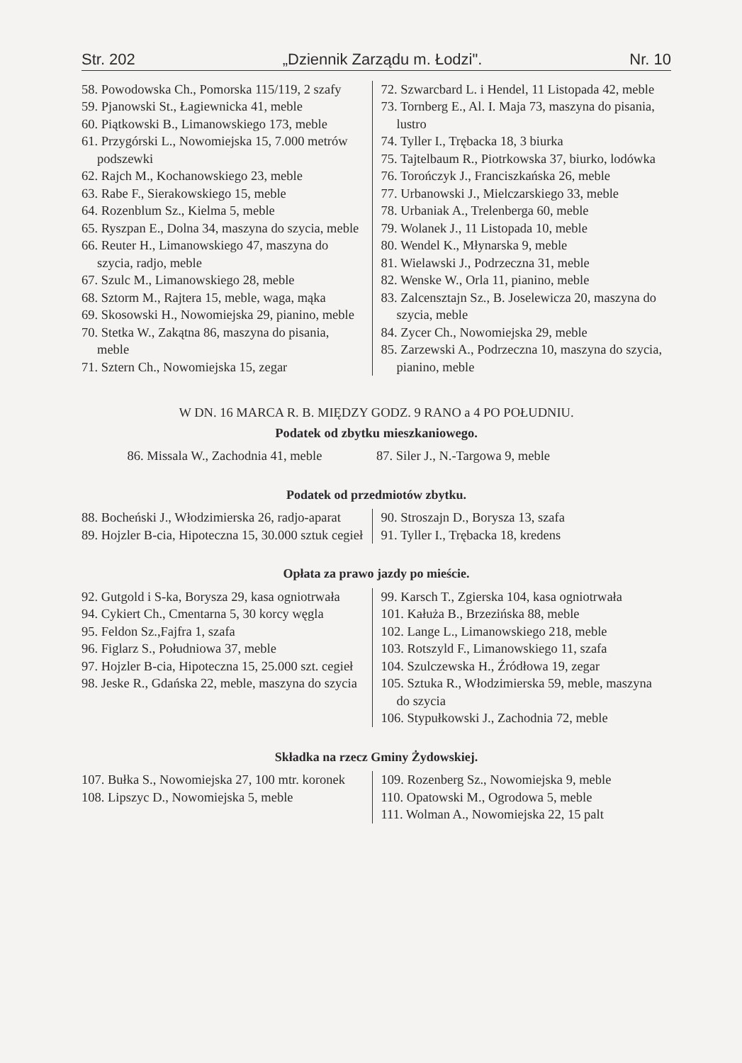Str. 202 „Dziennik Zarządu m. Łodzi". Nr. 10
58. Powodowska Ch., Pomorska 115/119, 2 szafy
59. Pjanowski St., Łagiewnicka 41, meble
60. Piątkowski B., Limanowskiego 173, meble
61. Przygórski L., Nowomiejska 15, 7.000 metrów podszewki
62. Rajch M., Kochanowskiego 23, meble
63. Rabe F., Sierakowskiego 15, meble
64. Rozenblum Sz., Kielma 5, meble
65. Ryszpan E., Dolna 34, maszyna do szycia, meble
66. Reuter H., Limanowskiego 47, maszyna do szycia, radjo, meble
67. Szulc M., Limanowskiego 28, meble
68. Sztorm M., Rajtera 15, meble, waga, mąka
69. Skosowski H., Nowomiejska 29, pianino, meble
70. Stetka W., Zakątna 86, maszyna do pisania, meble
71. Sztern Ch., Nowomiejska 15, zegar
72. Szwarcbard L. i Hendel, 11 Listopada 42, meble
73. Tornberg E., Al. I. Maja 73, maszyna do pisania, lustro
74. Tyller I., Trębacka 18, 3 biurka
75. Tajtelbaum R., Piotrkowska 37, biurko, lodówka
76. Torończyk J., Franciszkańska 26, meble
77. Urbanowski J., Mielczarskiego 33, meble
78. Urbaniak A., Trelenberga 60, meble
79. Wolanek J., 11 Listopada 10, meble
80. Wendel K., Młynarska 9, meble
81. Wielawski J., Podrzeczna 31, meble
82. Wenske W., Orla 11, pianino, meble
83. Zalcensztajn Sz., B. Joselewicza 20, maszyna do szycia, meble
84. Zycer Ch., Nowomiejska 29, meble
85. Zarzewski A., Podrzeczna 10, maszyna do szycia, pianino, meble
W DN. 16 MARCA R. B. MIĘDZY GODZ. 9 RANO a 4 PO POŁUDNIU.
Podatek od zbytku mieszkaniowego.
86. Missala W., Zachodnia 41, meble
87. Siler J., N.-Targowa 9, meble
Podatek od przedmiotów zbytku.
88. Bocheński J., Włodzimierska 26, radjo-aparat
89. Hojzler B-cia, Hipoteczna 15, 30.000 sztuk cegieł
90. Stroszajn D., Borysza 13, szafa
91. Tyller I., Trębacka 18, kredens
Opłata za prawo jazdy po mieście.
92. Gutgold i S-ka, Borysza 29, kasa ogniotrwała
94. Cykiert Ch., Cmentarna 5, 30 korcy węgla
95. Feldon Sz.,Fajfra 1, szafa
96. Figlarz S., Południowa 37, meble
97. Hojzler B-cia, Hipoteczna 15, 25.000 szt. cegieł
98. Jeske R., Gdańska 22, meble, maszyna do szycia
99. Karsch T., Zgierska 104, kasa ogniotrwała
101. Kałuża B., Brzezińska 88, meble
102. Lange L., Limanowskiego 218, meble
103. Rotszyld F., Limanowskiego 11, szafa
104. Szulczewska H., Źródłowa 19, zegar
105. Sztuka R., Włodzimierska 59, meble, maszyna do szycia
106. Stypułkowski J., Zachodnia 72, meble
Składka na rzecz Gminy Żydowskiej.
107. Bułka S., Nowomiejska 27, 100 mtr. koronek
108. Lipszyc D., Nowomiejska 5, meble
109. Rozenberg Sz., Nowomiejska 9, meble
110. Opatowski M., Ogrodowa 5, meble
111. Wolman A., Nowomiejska 22, 15 palt